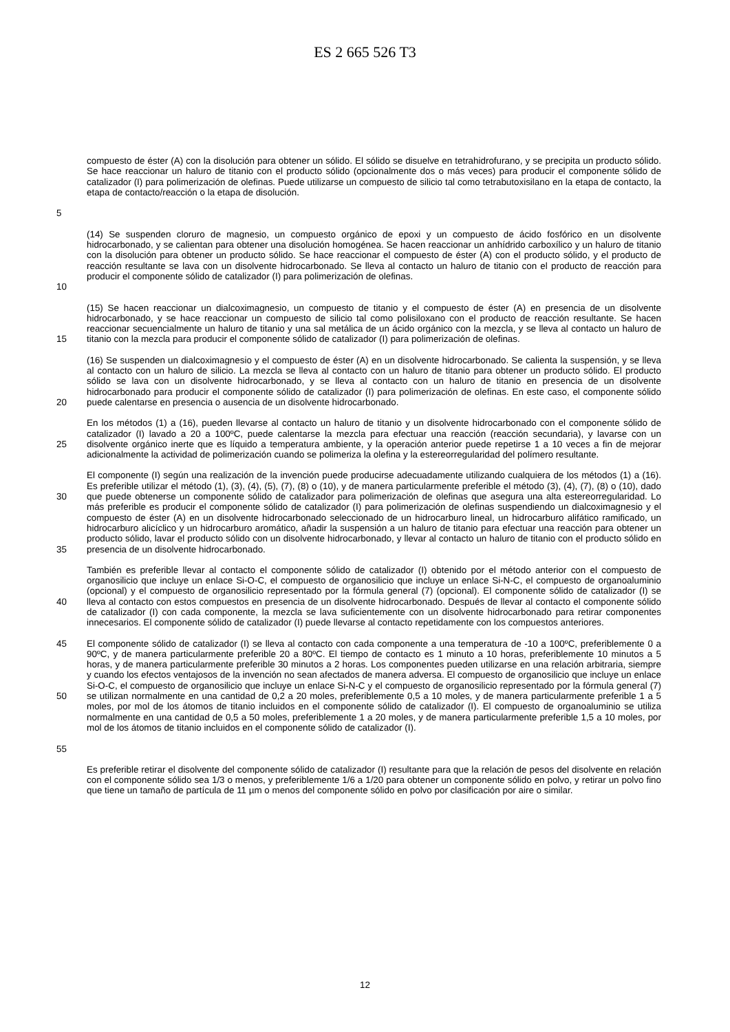ES 2 665 526 T3
5
compuesto de éster (A) con la disolución para obtener un sólido. El sólido se disuelve en tetrahidrofurano, y se precipita un producto sólido. Se hace reaccionar un haluro de titanio con el producto sólido (opcionalmente dos o más veces) para producir el componente sólido de catalizador (I) para polimerización de olefinas. Puede utilizarse un compuesto de silicio tal como tetrabutoxisilano en la etapa de contacto, la etapa de contacto/reacción o la etapa de disolución.
10
(14) Se suspenden cloruro de magnesio, un compuesto orgánico de epoxi y un compuesto de ácido fosfórico en un disolvente hidrocarbonado, y se calientan para obtener una disolución homogénea. Se hacen reaccionar un anhídrido carboxílico y un haluro de titanio con la disolución para obtener un producto sólido. Se hace reaccionar el compuesto de éster (A) con el producto sólido, y el producto de reacción resultante se lava con un disolvente hidrocarbonado. Se lleva al contacto un haluro de titanio con el producto de reacción para producir el componente sólido de catalizador (I) para polimerización de olefinas.
15
(15) Se hacen reaccionar un dialcoximagnesio, un compuesto de titanio y el compuesto de éster (A) en presencia de un disolvente hidrocarbonado, y se hace reaccionar un compuesto de silicio tal como polisiloxano con el producto de reacción resultante. Se hacen reaccionar secuencialmente un haluro de titanio y una sal metálica de un ácido orgánico con la mezcla, y se lleva al contacto un haluro de titanio con la mezcla para producir el componente sólido de catalizador (I) para polimerización de olefinas.
20
(16) Se suspenden un dialcoximagnesio y el compuesto de éster (A) en un disolvente hidrocarbonado. Se calienta la suspensión, y se lleva al contacto con un haluro de silicio. La mezcla se lleva al contacto con un haluro de titanio para obtener un producto sólido. El producto sólido se lava con un disolvente hidrocarbonado, y se lleva al contacto con un haluro de titanio en presencia de un disolvente hidrocarbonado para producir el componente sólido de catalizador (I) para polimerización de olefinas. En este caso, el componente sólido puede calentarse en presencia o ausencia de un disolvente hidrocarbonado.
25
En los métodos (1) a (16), pueden llevarse al contacto un haluro de titanio y un disolvente hidrocarbonado con el componente sólido de catalizador (I) lavado a 20 a 100ºC, puede calentarse la mezcla para efectuar una reacción (reacción secundaria), y lavarse con un disolvente orgánico inerte que es líquido a temperatura ambiente, y la operación anterior puede repetirse 1 a 10 veces a fin de mejorar adicionalmente la actividad de polimerización cuando se polimeriza la olefina y la estereorregularidad del polímero resultante.
30
35
El componente (I) según una realización de la invención puede producirse adecuadamente utilizando cualquiera de los métodos (1) a (16). Es preferible utilizar el método (1), (3), (4), (5), (7), (8) o (10), y de manera particularmente preferible el método (3), (4), (7), (8) o (10), dado que puede obtenerse un componente sólido de catalizador para polimerización de olefinas que asegura una alta estereorregularidad. Lo más preferible es producir el componente sólido de catalizador (I) para polimerización de olefinas suspendiendo un dialcoximagnesio y el compuesto de éster (A) en un disolvente hidrocarbonado seleccionado de un hidrocarburo lineal, un hidrocarburo alifático ramificado, un hidrocarburo alicíclico y un hidrocarburo aromático, añadir la suspensión a un haluro de titanio para efectuar una reacción para obtener un producto sólido, lavar el producto sólido con un disolvente hidrocarbonado, y llevar al contacto un haluro de titanio con el producto sólido en presencia de un disolvente hidrocarbonado.
40
También es preferible llevar al contacto el componente sólido de catalizador (I) obtenido por el método anterior con el compuesto de organosilicio que incluye un enlace Si-O-C, el compuesto de organosilicio que incluye un enlace Si-N-C, el compuesto de organoaluminio (opcional) y el compuesto de organosilicio representado por la fórmula general (7) (opcional). El componente sólido de catalizador (I) se lleva al contacto con estos compuestos en presencia de un disolvente hidrocarbonado. Después de llevar al contacto el componente sólido de catalizador (I) con cada componente, la mezcla se lava suficientemente con un disolvente hidrocarbonado para retirar componentes innecesarios. El componente sólido de catalizador (I) puede llevarse al contacto repetidamente con los compuestos anteriores.
45
50
55
El componente sólido de catalizador (I) se lleva al contacto con cada componente a una temperatura de -10 a 100ºC, preferiblemente 0 a 90ºC, y de manera particularmente preferible 20 a 80ºC. El tiempo de contacto es 1 minuto a 10 horas, preferiblemente 10 minutos a 5 horas, y de manera particularmente preferible 30 minutos a 2 horas. Los componentes pueden utilizarse en una relación arbitraria, siempre y cuando los efectos ventajosos de la invención no sean afectados de manera adversa. El compuesto de organosilicio que incluye un enlace Si-O-C, el compuesto de organosilicio que incluye un enlace Si-N-C y el compuesto de organosilicio representado por la fórmula general (7) se utilizan normalmente en una cantidad de 0,2 a 20 moles, preferiblemente 0,5 a 10 moles, y de manera particularmente preferible 1 a 5 moles, por mol de los átomos de titanio incluidos en el componente sólido de catalizador (I). El compuesto de organoaluminio se utiliza normalmente en una cantidad de 0,5 a 50 moles, preferiblemente 1 a 20 moles, y de manera particularmente preferible 1,5 a 10 moles, por mol de los átomos de titanio incluidos en el componente sólido de catalizador (I).
Es preferible retirar el disolvente del componente sólido de catalizador (I) resultante para que la relación de pesos del disolvente en relación con el componente sólido sea 1/3 o menos, y preferiblemente 1/6 a 1/20 para obtener un componente sólido en polvo, y retirar un polvo fino que tiene un tamaño de partícula de 11 µm o menos del componente sólido en polvo por clasificación por aire o similar.
12